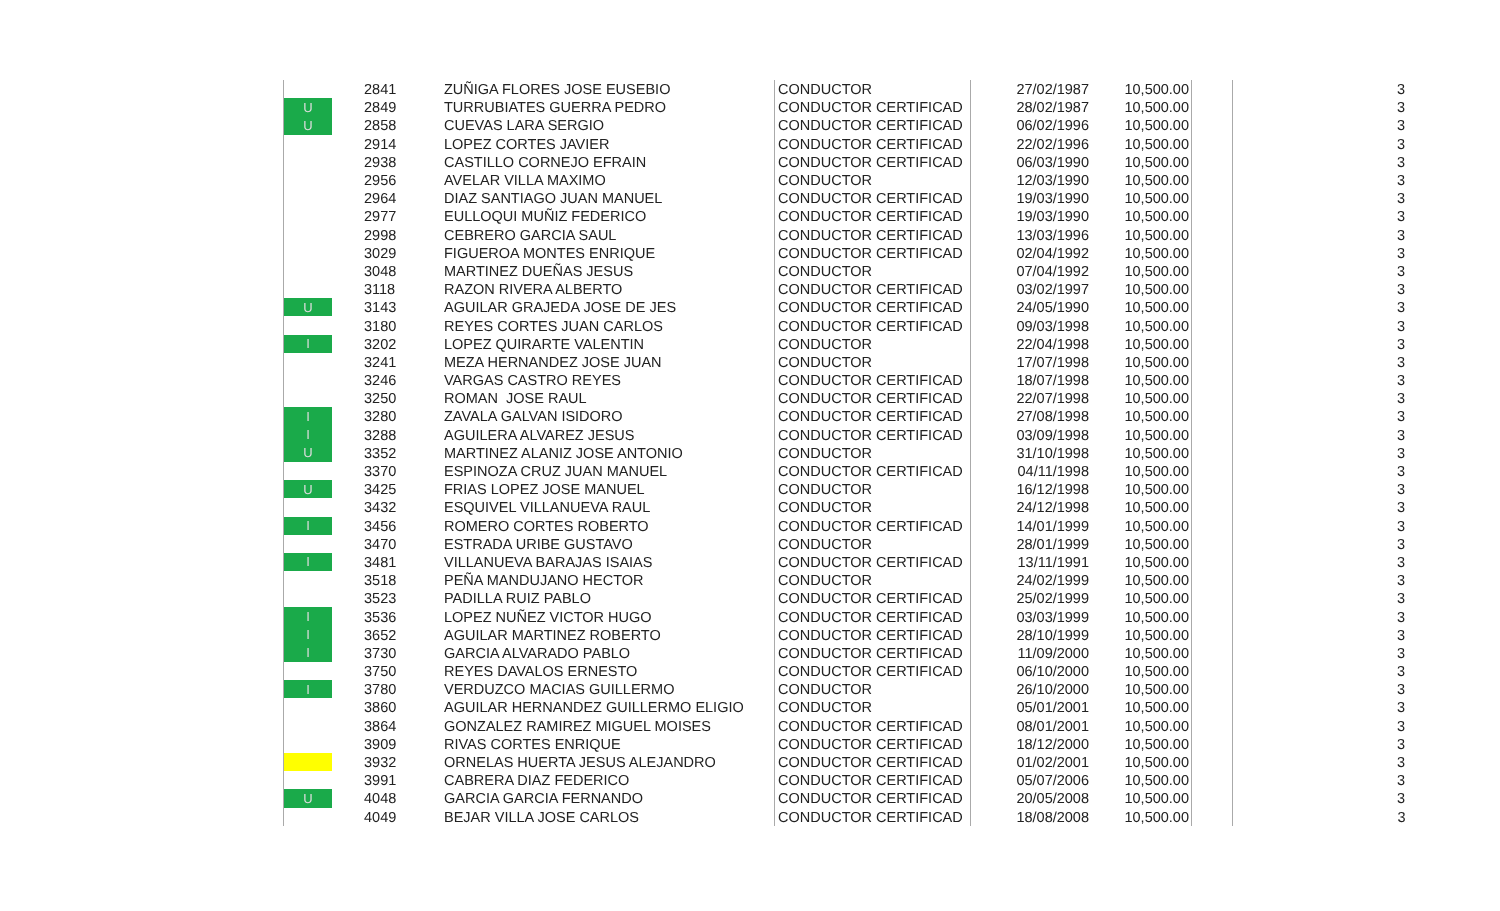| | 2841 | ZUÑIGA FLORES JOSE EUSEBIO | CONDUCTOR | 27/02/1987 | 10,500.00 | | 3 |
| U | 2849 | TURRUBIATES GUERRA PEDRO | CONDUCTOR CERTIFICAD | 28/02/1987 | 10,500.00 | | 3 |
| U | 2858 | CUEVAS LARA SERGIO | CONDUCTOR CERTIFICAD | 06/02/1996 | 10,500.00 | | 3 |
| | 2914 | LOPEZ CORTES JAVIER | CONDUCTOR CERTIFICAD | 22/02/1996 | 10,500.00 | | 3 |
| | 2938 | CASTILLO CORNEJO EFRAIN | CONDUCTOR CERTIFICAD | 06/03/1990 | 10,500.00 | | 3 |
| | 2956 | AVELAR VILLA MAXIMO | CONDUCTOR | 12/03/1990 | 10,500.00 | | 3 |
| | 2964 | DIAZ SANTIAGO JUAN MANUEL | CONDUCTOR CERTIFICAD | 19/03/1990 | 10,500.00 | | 3 |
| | 2977 | EULLOQUI MUÑIZ FEDERICO | CONDUCTOR CERTIFICAD | 19/03/1990 | 10,500.00 | | 3 |
| | 2998 | CEBRERO GARCIA SAUL | CONDUCTOR CERTIFICAD | 13/03/1996 | 10,500.00 | | 3 |
| | 3029 | FIGUEROA MONTES ENRIQUE | CONDUCTOR CERTIFICAD | 02/04/1992 | 10,500.00 | | 3 |
| | 3048 | MARTINEZ DUEÑAS JESUS | CONDUCTOR | 07/04/1992 | 10,500.00 | | 3 |
| | 3118 | RAZON RIVERA ALBERTO | CONDUCTOR CERTIFICAD | 03/02/1997 | 10,500.00 | | 3 |
| U | 3143 | AGUILAR GRAJEDA JOSE DE JES | CONDUCTOR CERTIFICAD | 24/05/1990 | 10,500.00 | | 3 |
| | 3180 | REYES CORTES JUAN CARLOS | CONDUCTOR CERTIFICAD | 09/03/1998 | 10,500.00 | | 3 |
| I | 3202 | LOPEZ QUIRARTE VALENTIN | CONDUCTOR | 22/04/1998 | 10,500.00 | | 3 |
| | 3241 | MEZA HERNANDEZ JOSE JUAN | CONDUCTOR | 17/07/1998 | 10,500.00 | | 3 |
| | 3246 | VARGAS CASTRO REYES | CONDUCTOR CERTIFICAD | 18/07/1998 | 10,500.00 | | 3 |
| | 3250 | ROMAN JOSE RAUL | CONDUCTOR CERTIFICAD | 22/07/1998 | 10,500.00 | | 3 |
| I | 3280 | ZAVALA GALVAN ISIDORO | CONDUCTOR CERTIFICAD | 27/08/1998 | 10,500.00 | | 3 |
| I | 3288 | AGUILERA ALVAREZ JESUS | CONDUCTOR CERTIFICAD | 03/09/1998 | 10,500.00 | | 3 |
| U | 3352 | MARTINEZ ALANIZ JOSE ANTONIO | CONDUCTOR | 31/10/1998 | 10,500.00 | | 3 |
| | 3370 | ESPINOZA CRUZ JUAN MANUEL | CONDUCTOR CERTIFICAD | 04/11/1998 | 10,500.00 | | 3 |
| U | 3425 | FRIAS LOPEZ JOSE MANUEL | CONDUCTOR | 16/12/1998 | 10,500.00 | | 3 |
| | 3432 | ESQUIVEL VILLANUEVA RAUL | CONDUCTOR | 24/12/1998 | 10,500.00 | | 3 |
| I | 3456 | ROMERO CORTES ROBERTO | CONDUCTOR CERTIFICAD | 14/01/1999 | 10,500.00 | | 3 |
| | 3470 | ESTRADA URIBE GUSTAVO | CONDUCTOR | 28/01/1999 | 10,500.00 | | 3 |
| I | 3481 | VILLANUEVA BARAJAS ISAIAS | CONDUCTOR CERTIFICAD | 13/11/1991 | 10,500.00 | | 3 |
| | 3518 | PEÑA MANDUJANO HECTOR | CONDUCTOR | 24/02/1999 | 10,500.00 | | 3 |
| | 3523 | PADILLA RUIZ PABLO | CONDUCTOR CERTIFICAD | 25/02/1999 | 10,500.00 | | 3 |
| I | 3536 | LOPEZ NUÑEZ VICTOR HUGO | CONDUCTOR CERTIFICAD | 03/03/1999 | 10,500.00 | | 3 |
| I | 3652 | AGUILAR MARTINEZ ROBERTO | CONDUCTOR CERTIFICAD | 28/10/1999 | 10,500.00 | | 3 |
| I | 3730 | GARCIA ALVARADO PABLO | CONDUCTOR CERTIFICAD | 11/09/2000 | 10,500.00 | | 3 |
| | 3750 | REYES DAVALOS ERNESTO | CONDUCTOR CERTIFICAD | 06/10/2000 | 10,500.00 | | 3 |
| I | 3780 | VERDUZCO MACIAS GUILLERMO | CONDUCTOR | 26/10/2000 | 10,500.00 | | 3 |
| | 3860 | AGUILAR HERNANDEZ GUILLERMO ELIGIO | CONDUCTOR | 05/01/2001 | 10,500.00 | | 3 |
| | 3864 | GONZALEZ RAMIREZ MIGUEL MOISES | CONDUCTOR CERTIFICAD | 08/01/2001 | 10,500.00 | | 3 |
| | 3909 | RIVAS CORTES ENRIQUE | CONDUCTOR CERTIFICAD | 18/12/2000 | 10,500.00 | | 3 |
| | 3932 | ORNELAS HUERTA JESUS ALEJANDRO | CONDUCTOR CERTIFICAD | 01/02/2001 | 10,500.00 | | 3 |
| | 3991 | CABRERA DIAZ FEDERICO | CONDUCTOR CERTIFICAD | 05/07/2006 | 10,500.00 | | 3 |
| U | 4048 | GARCIA GARCIA FERNANDO | CONDUCTOR CERTIFICAD | 20/05/2008 | 10,500.00 | | 3 |
| | 4049 | BEJAR VILLA JOSE CARLOS | CONDUCTOR CERTIFICAD | 18/08/2008 | 10,500.00 | | 3 |